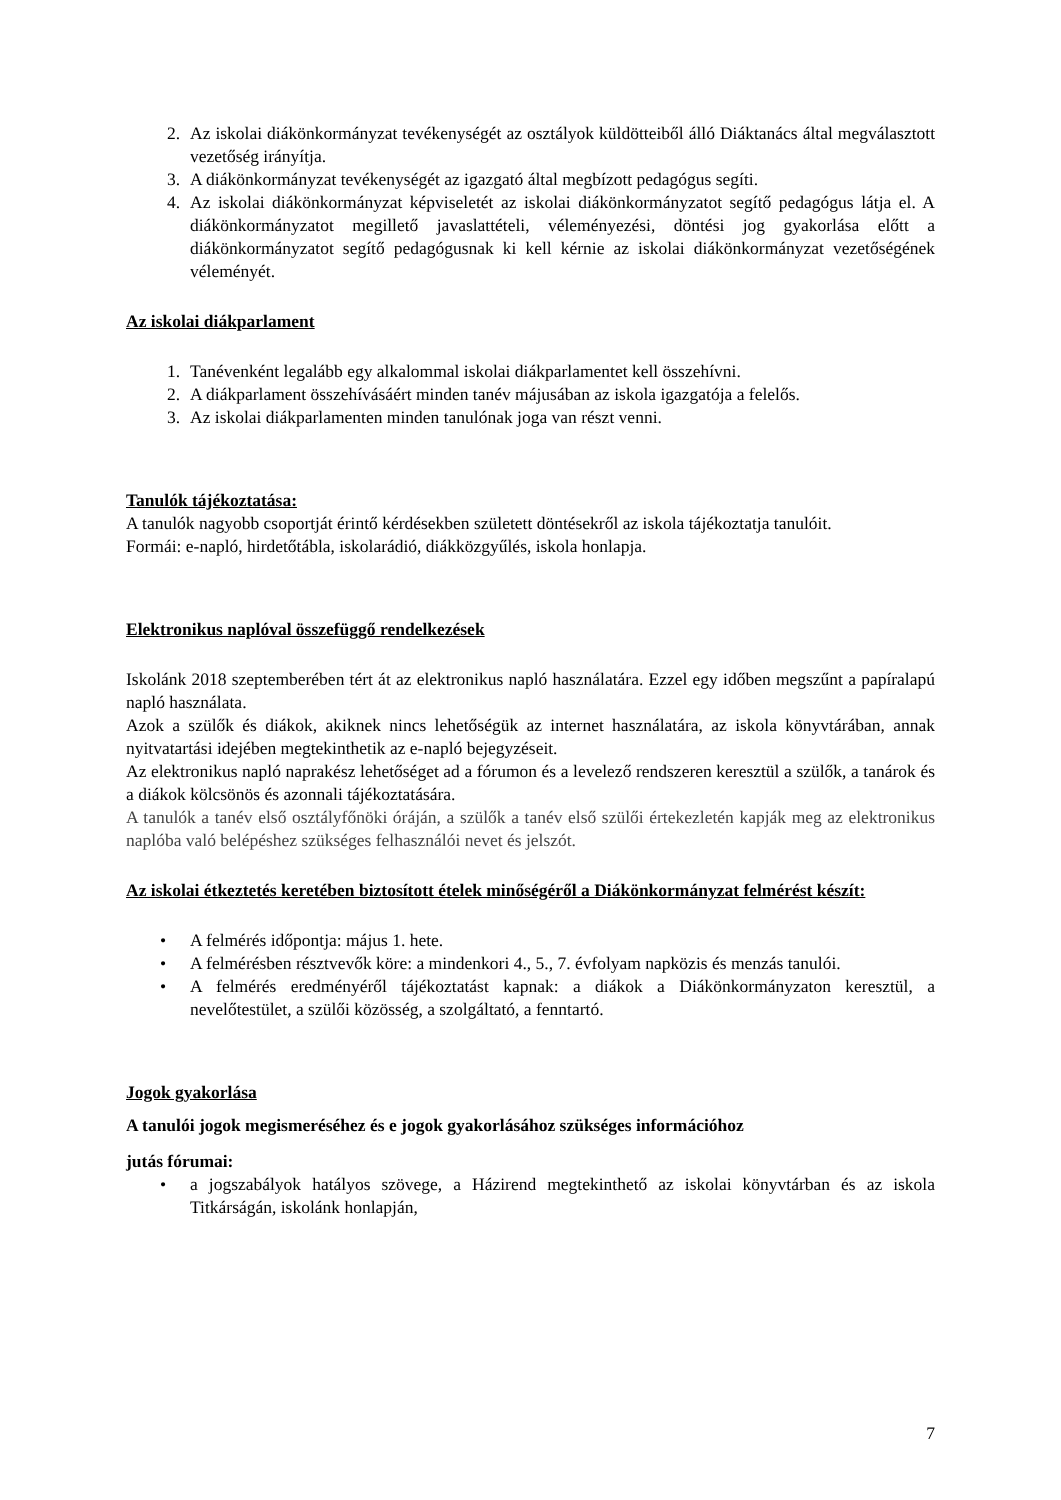2. Az iskolai diákönkormányzat tevékenységét az osztályok küldötteiből álló Diáktanács által megválasztott vezetőség irányítja.
3. A diákönkormányzat tevékenységét az igazgató által megbízott pedagógus segíti.
4. Az iskolai diákönkormányzat képviseletét az iskolai diákönkormányzatot segítő pedagógus látja el. A diákönkormányzatot megillető javaslattételi, véleményezési, döntési jog gyakorlása előtt a diákönkormányzatot segítő pedagógusnak ki kell kérnie az iskolai diákönkormányzat vezetőségének véleményét.
Az iskolai diákparlament
1. Tanévenként legalább egy alkalommal iskolai diákparlamentet kell összehívni.
2. A diákparlament összehívásáért minden tanév májusában az iskola igazgatója a felelős.
3. Az iskolai diákparlamenten minden tanulónak joga van részt venni.
Tanulók tájékoztatása:
A tanulók nagyobb csoportját érintő kérdésekben született döntésekről az iskola tájékoztatja tanulóit.
Formái: e-napló, hirdetőtábla, iskolarádió, diákközgyűlés, iskola honlapja.
Elektronikus naplóval összefüggő rendelkezések
Iskolánk 2018 szeptemberében tért át az elektronikus napló használatára. Ezzel egy időben megszűnt a papíralapú napló használata.
Azok a szülők és diákok, akiknek nincs lehetőségük az internet használatára, az iskola könyvtárában, annak nyitvatartási idejében megtekinthetik az e-napló bejegyzéseit.
Az elektronikus napló naprakész lehetőséget ad a fórumon és a levelező rendszeren keresztül a szülők, a tanárok és a diákok kölcsönös és azonnali tájékoztatására.
A tanulók a tanév első osztályfőnöki óráján, a szülők a tanév első szülői értekezletén kapják meg az elektronikus naplóba való belépéshez szükséges felhasználói nevet és jelszót.
Az iskolai étkeztetés keretében biztosított ételek minőségéről a Diákönkormányzat felmérést készít:
• A felmérés időpontja: május 1. hete.
• A felmérésben résztvevők köre: a mindenkori 4., 5., 7. évfolyam napközis és menzás tanulói.
• A felmérés eredményéről tájékoztatást kapnak: a diákok a Diákönkormányzaton keresztül, a nevelőtestület, a szülői közösség, a szolgáltató, a fenntartó.
Jogok gyakorlása
A tanulói jogok megismeréséhez és e jogok gyakorlásához szükséges információhoz
jutás fórumai:
• a jogszabályok hatályos szövege, a Házirend megtekinthető az iskolai könyvtárban és az iskola Titkárságán, iskolánk honlapján,
7